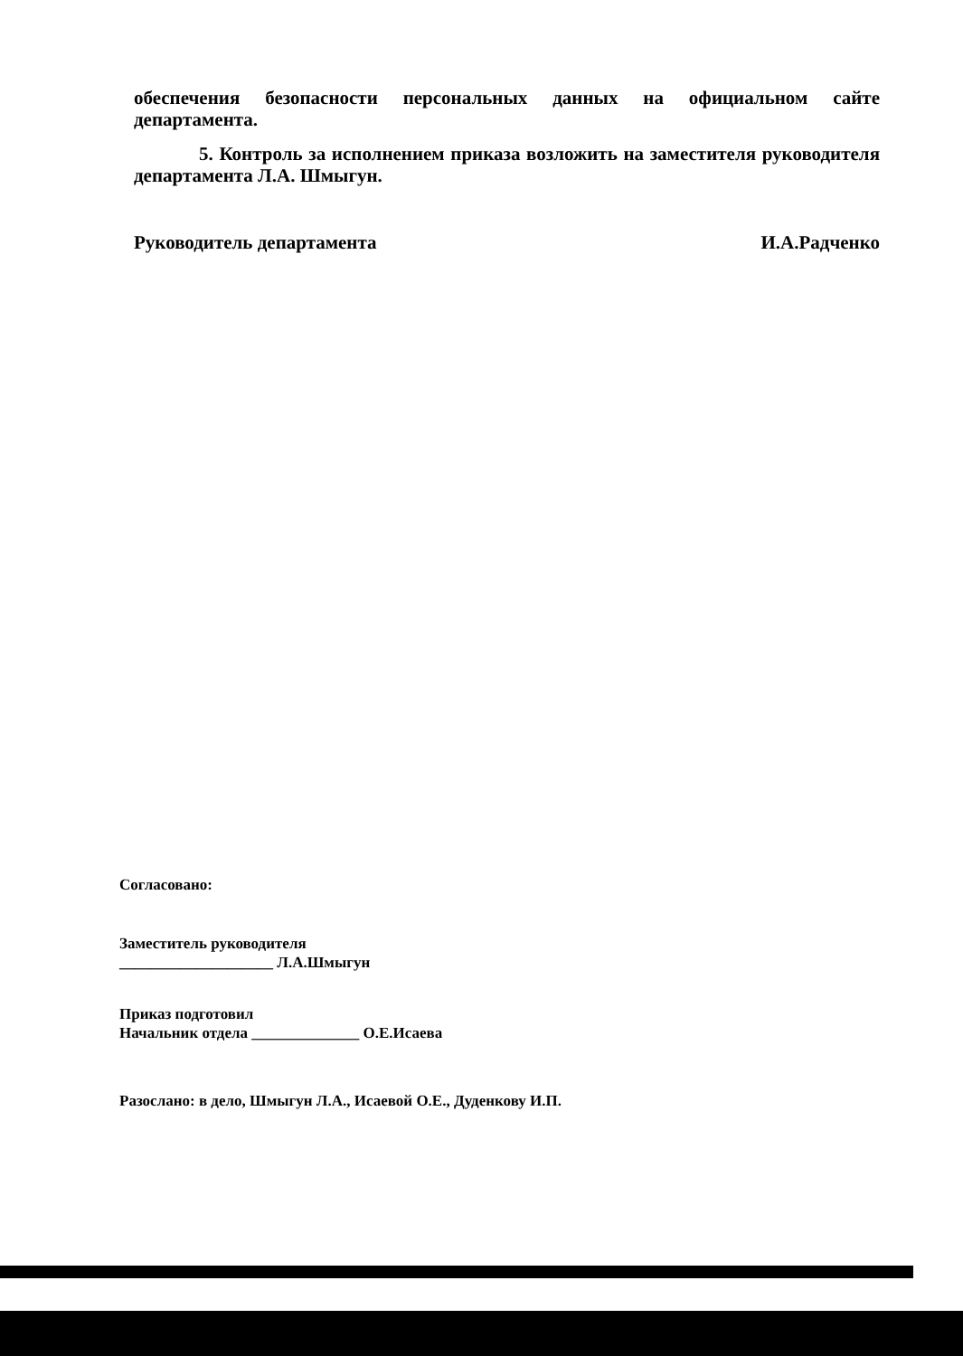обеспечения безопасности персональных данных на официальном сайте департамента.
5. Контроль за исполнением приказа возложить на заместителя руководителя департамента Л.А. Шмыгун.
Руководитель департамента И.А.Радченко
Согласовано:
Заместитель руководителя
____________________ Л.А.Шмыгун
Приказ подготовил
Начальник отдела ______________ О.Е.Исаева
Разослано: в дело, Шмыгун Л.А., Исаевой О.Е., Дуденкову И.П.